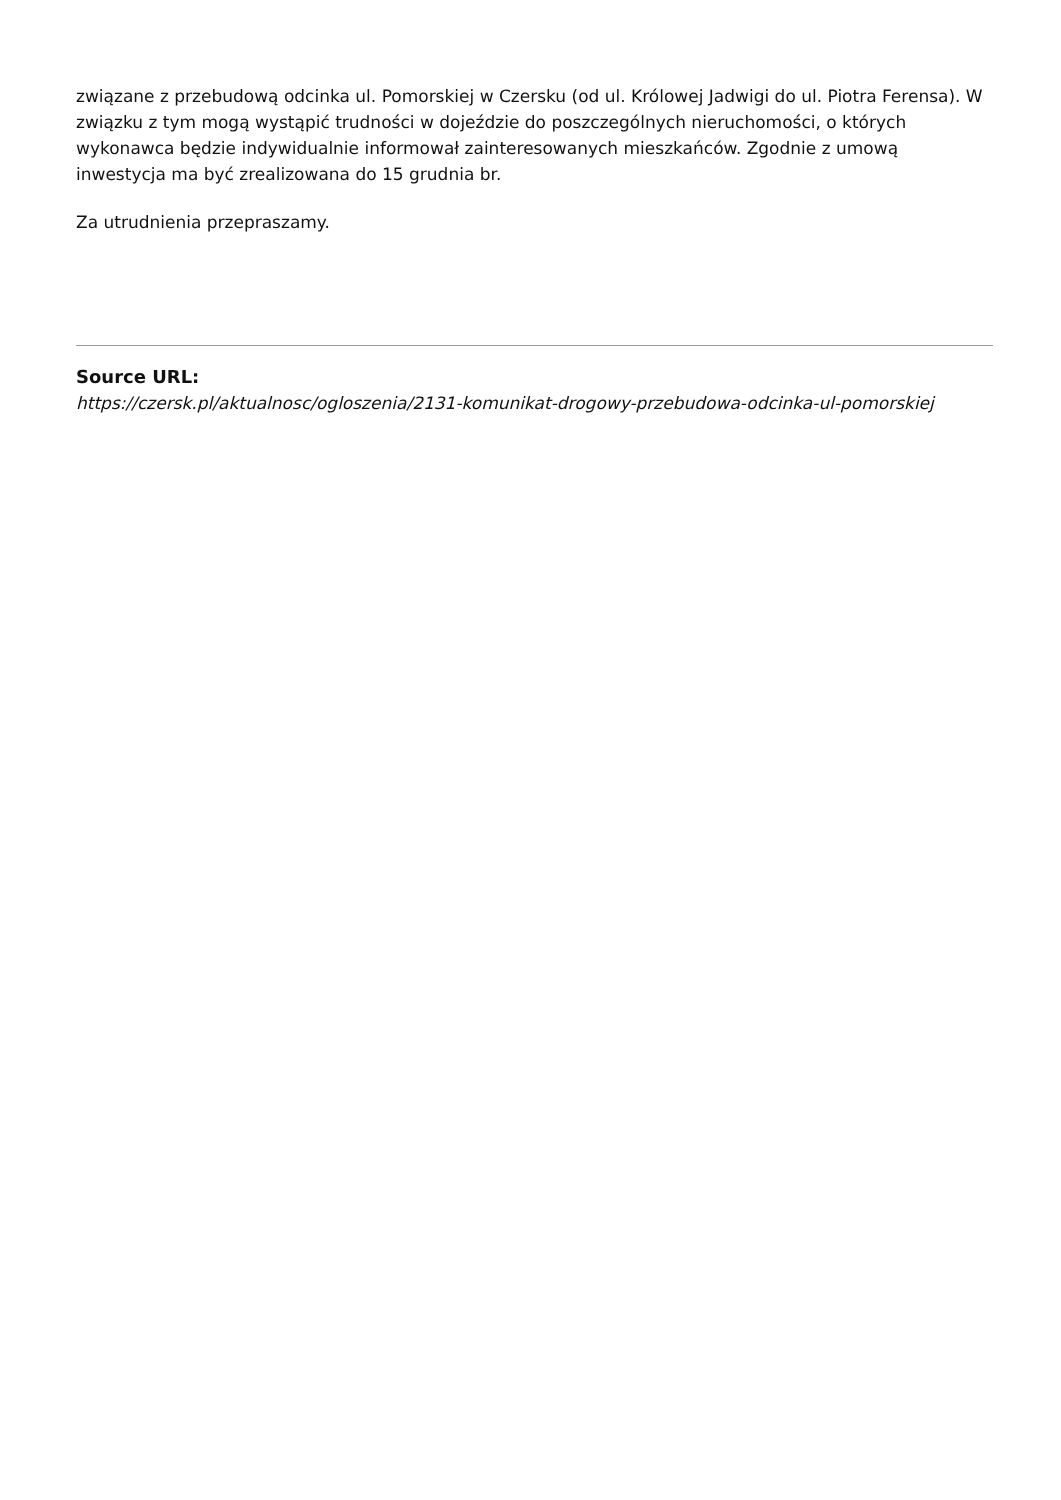związane z przebudową odcinka ul. Pomorskiej w Czersku (od ul. Królowej Jadwigi do ul. Piotra Ferensa). W związku z tym mogą wystąpić trudności w dojeździe do poszczególnych nieruchomości, o których wykonawca będzie indywidualnie informował zainteresowanych mieszkańców. Zgodnie z umową inwestycja ma być zrealizowana do 15 grudnia br.
Za utrudnienia przepraszamy.
Source URL:
https://czersk.pl/aktualnosc/ogloszenia/2131-komunikat-drogowy-przebudowa-odcinka-ul-pomorskiej